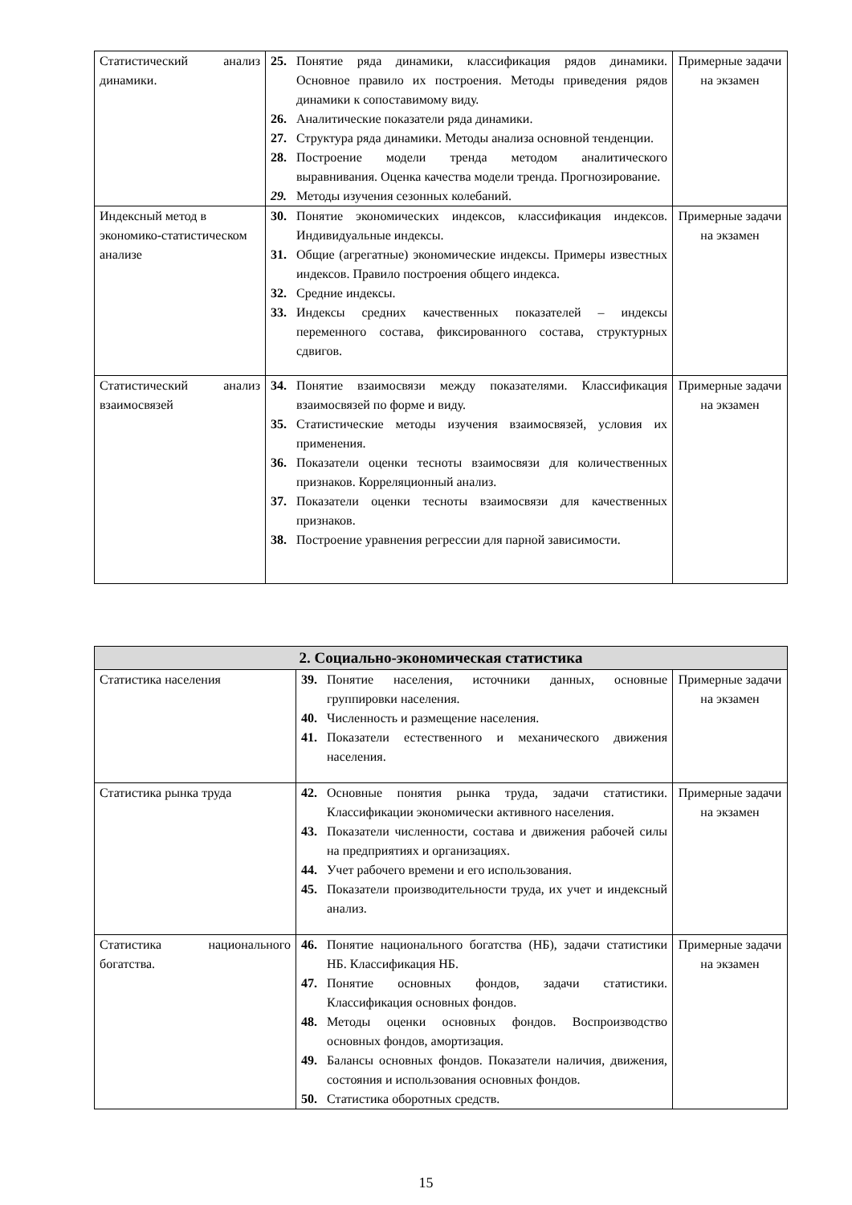| Статистический анализ динамики. | 25. Понятие ряда динамики, классификация рядов динамики. Основное правило их построения. Методы приведения рядов динамики к сопоставимому виду. 26. Аналитические показатели ряда динамики. 27. Структура ряда динамики. Методы анализа основной тенденции. 28. Построение модели тренда методом аналитического выравнивания. Оценка качества модели тренда. Прогнозирование. 29. Методы изучения сезонных колебаний. | Примерные задачи на экзамен |
| Индексный метод в экономико-статистическом анализе | 30. Понятие экономических индексов, классификация индексов. Индивидуальные индексы. 31. Общие (агрегатные) экономические индексы. Примеры известных индексов. Правило построения общего индекса. 32. Средние индексы. 33. Индексы средних качественных показателей – индексы переменного состава, фиксированного состава, структурных сдвигов. | Примерные задачи на экзамен |
| Статистический анализ взаимосвязей | 34. Понятие взаимосвязи между показателями. Классификация взаимосвязей по форме и виду. 35. Статистические методы изучения взаимосвязей, условия их применения. 36. Показатели оценки тесноты взаимосвязи для количественных признаков. Корреляционный анализ. 37. Показатели оценки тесноты взаимосвязи для качественных признаков. 38. Построение уравнения регрессии для парной зависимости. | Примерные задачи на экзамен |
| 2. Социально-экономическая статистика | | |
| --- | --- | --- |
| Статистика населения | 39. Понятие населения, источники данных, основные группировки населения. 40. Численность и размещение населения. 41. Показатели естественного и механического движения населения. | Примерные задачи на экзамен |
| Статистика рынка труда | 42. Основные понятия рынка труда, задачи статистики. Классификации экономически активного населения. 43. Показатели численности, состава и движения рабочей силы на предприятиях и организациях. 44. Учет рабочего времени и его использования. 45. Показатели производительности труда, их учет и индексный анализ. | Примерные задачи на экзамен |
| Статистика национального богатства. | 46. Понятие национального богатства (НБ), задачи статистики НБ. Классификация НБ. 47. Понятие основных фондов, задачи статистики. Классификация основных фондов. 48. Методы оценки основных фондов. Воспроизводство основных фондов, амортизация. 49. Балансы основных фондов. Показатели наличия, движения, состояния и использования основных фондов. 50. Статистика оборотных средств. | Примерные задачи на экзамен |
15